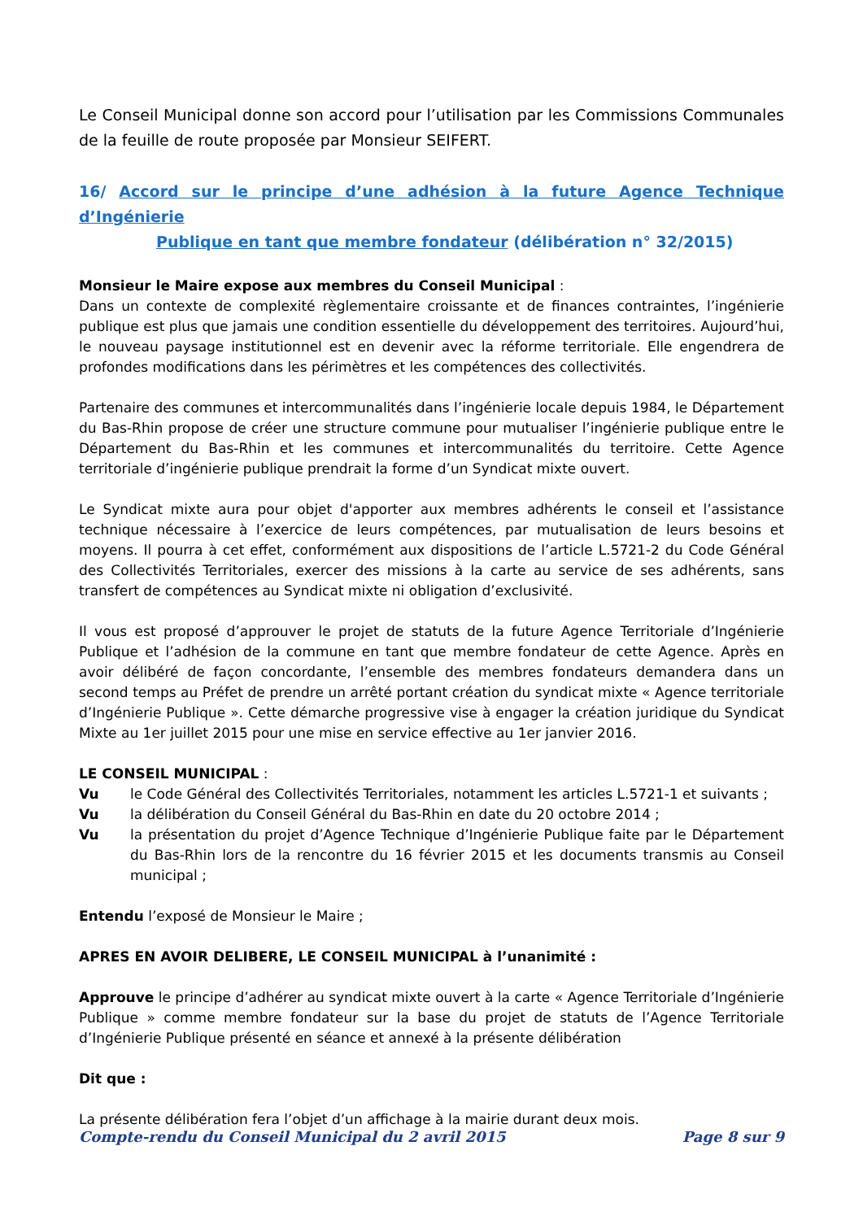Le Conseil Municipal donne son accord pour l’utilisation par les Commissions Communales de la feuille de route proposée par Monsieur SEIFERT.
16/ Accord sur le principe d’une adhésion à la future Agence Technique d’Ingénierie
Publique en tant que membre fondateur (délibération n° 32/2015)
Monsieur le Maire expose aux membres du Conseil Municipal :
Dans un contexte de complexité règlementaire croissante et de finances contraintes, l’ingénierie publique est plus que jamais une condition essentielle du développement des territoires. Aujourd’hui, le nouveau paysage institutionnel est en devenir avec la réforme territoriale. Elle engendrera de profondes modifications dans les périmètres et les compétences des collectivités.
Partenaire des communes et intercommunalités dans l’ingénierie locale depuis 1984, le Département du Bas-Rhin propose de créer une structure commune pour mutualiser l’ingénierie publique entre le Département du Bas-Rhin et les communes et intercommunalités du territoire. Cette Agence territoriale d’ingénierie publique prendrait la forme d’un Syndicat mixte ouvert.
Le Syndicat mixte aura pour objet d'apporter aux membres adhérents le conseil et l’assistance technique nécessaire à l’exercice de leurs compétences, par mutualisation de leurs besoins et moyens. Il pourra à cet effet, conformément aux dispositions de l’article L.5721-2 du Code Général des Collectivités Territoriales, exercer des missions à la carte au service de ses adhérents, sans transfert de compétences au Syndicat mixte ni obligation d’exclusivité.
Il vous est proposé d’approuver le projet de statuts de la future Agence Territoriale d’Ingénierie Publique et l’adhésion de la commune en tant que membre fondateur de cette Agence. Après en avoir délibéré de façon concordante, l’ensemble des membres fondateurs demandera dans un second temps au Préfet de prendre un arrêté portant création du syndicat mixte « Agence territoriale d’Ingénierie Publique ». Cette démarche progressive vise à engager la création juridique du Syndicat Mixte au 1er juillet 2015 pour une mise en service effective au 1er janvier 2016.
LE CONSEIL MUNICIPAL :
Vu le Code Général des Collectivités Territoriales, notamment les articles L.5721-1 et suivants ;
Vu la délibération du Conseil Général du Bas-Rhin en date du 20 octobre 2014 ;
Vu la présentation du projet d’Agence Technique d’Ingénierie Publique faite par le Département du Bas-Rhin lors de la rencontre du 16 février 2015 et les documents transmis au Conseil municipal ;
Entendu l’exposé de Monsieur le Maire ;
APRES EN AVOIR DELIBERE, LE CONSEIL MUNICIPAL à l’unanimité :
Approuve le principe d’adhérer au syndicat mixte ouvert à la carte « Agence Territoriale d’Ingénierie Publique » comme membre fondateur sur la base du projet de statuts de l’Agence Territoriale d’Ingénierie Publique présenté en séance et annexé à la présente délibération
Dit que :
La présente délibération fera l’objet d’un affichage à la mairie durant deux mois.
Compte-rendu du Conseil Municipal du 2 avril 2015 Page 8 sur 9